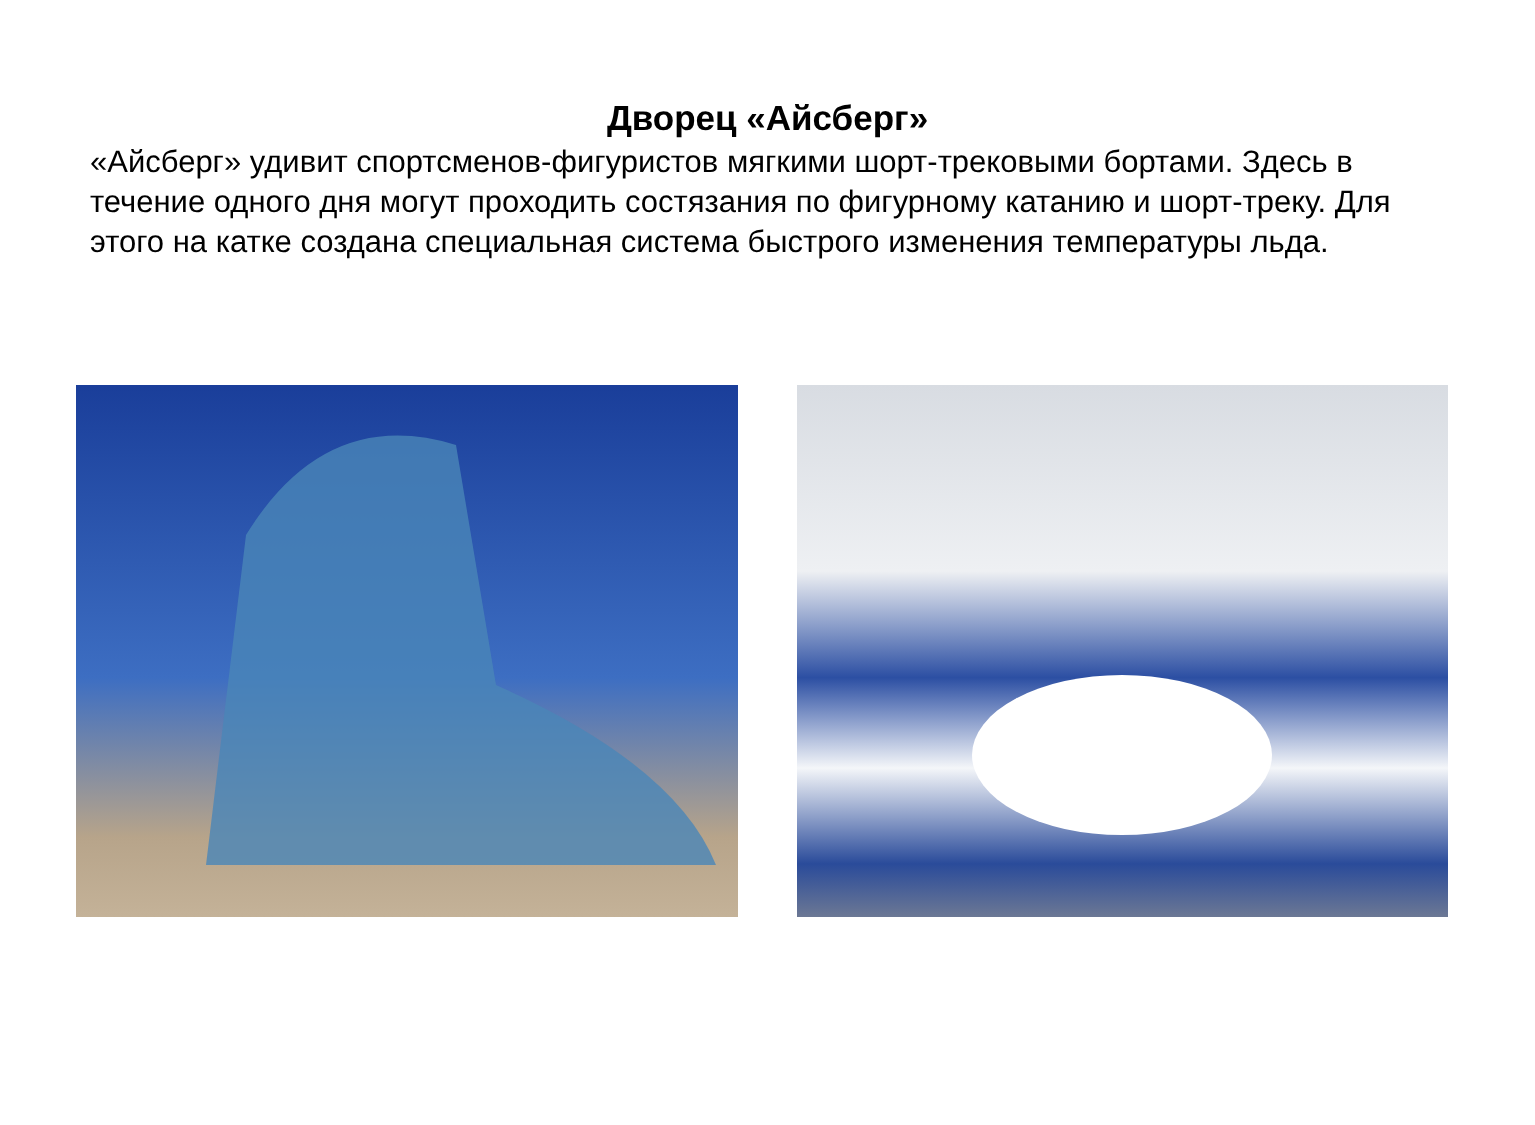Дворец «Айсберг»
«Айсберг» удивит спортсменов-фигуристов мягкими шорт-трековыми бортами. Здесь в течение одного дня могут проходить состязания по фигурному катанию и шорт-треку. Для этого на катке создана специальная система быстрого изменения температуры льда.